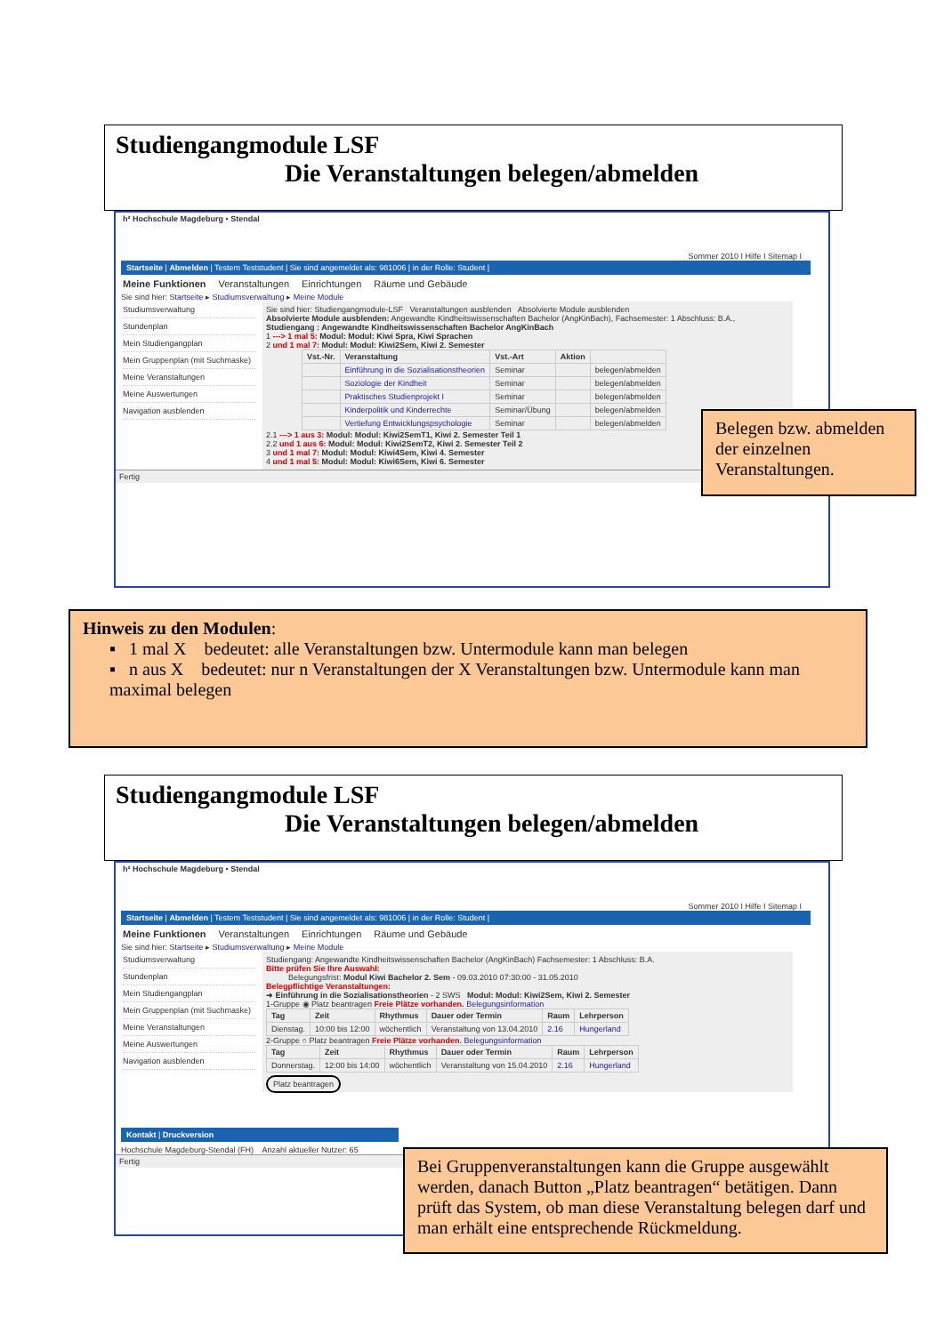Studiengangmodule LSF
Die Veranstaltungen belegen/abmelden
h² Hochschule Magdeburg • Stendal
Sommer 2010 I Hilfe I Sitemap I
Startseite | Abmelden | Testem Teststudent | Sie sind angemeldet als: 981006 | in der Rolle: Student |
Meine Funktionen Veranstaltungen Einrichtungen Räume und Gebäude
Sie sind hier: Startseite ▸ Studiumsverwaltung ▸ Meine Module
Studiumsverwaltung
Stundenplan
Mein Studiengangplan
Mein Gruppenplan (mit Suchmaske)
Meine Veranstaltungen
Meine Auswertungen
Navigation ausblenden
Sie sind hier: Studiengangmodule-LSF Veranstaltungen ausblenden Absolvierte Module ausblenden
Absolvierte Module ausblenden: Angewandte Kindheitswissenschaften Bachelor (AngKinBach), Fachsemester: 1 Abschluss: B.A.,
Studiengang : Angewandte Kindheitswissenschaften Bachelor AngKinBach
1 ---> 1 mal 5: Modul: Modul: Kiwi Spra, Kiwi Sprachen
2 und 1 mal 7: Modul: Modul: Kiwi2Sem, Kiwi 2. Semester
| Vst.-Nr. | Veranstaltung | Vst.-Art | Aktion | |
| --- | --- | --- | --- | --- |
| | Einführung in die Sozialisationstheorien | Seminar | | belegen/abmelden |
| | Soziologie der Kindheit | Seminar | | belegen/abmelden |
| | Praktisches Studienprojekt I | Seminar | | belegen/abmelden |
| | Kinderpolitik und Kinderrechte | Seminar/Übung | | belegen/abmelden |
| | Vertiefung Entwicklungspsychologie | Seminar | | belegen/abmelden |
2.1 ---> 1 aus 3: Modul: Modul: Kiwi2SemT1, Kiwi 2. Semester Teil 1
2.2 und 1 aus 6: Modul: Modul: Kiwi2SemT2, Kiwi 2. Semester Teil 2
3 und 1 mal 7: Modul: Modul: Kiwi4Sem, Kiwi 4. Semester
4 und 1 mal 5: Modul: Modul: Kiwi6Sem, Kiwi 6. Semester
Fertig
Belegen bzw. abmelden der einzelnen Veranstaltungen.
Hinweis zu den Modulen:
▪ 1 mal X bedeutet: alle Veranstaltungen bzw. Untermodule kann man belegen
▪ n aus X bedeutet: nur n Veranstaltungen der X Veranstaltungen bzw. Untermodule kann man maximal belegen
Studiengangmodule LSF
Die Veranstaltungen belegen/abmelden
h² Hochschule Magdeburg • Stendal
Sommer 2010 I Hilfe I Sitemap I
Startseite | Abmelden | Testem Teststudent | Sie sind angemeldet als: 981006 | in der Rolle: Student |
Meine Funktionen Veranstaltungen Einrichtungen Räume und Gebäude
Sie sind hier: Startseite ▸ Studiumsverwaltung ▸ Meine Module
Studiumsverwaltung
Stundenplan
Mein Studiengangplan
Mein Gruppenplan (mit Suchmaske)
Meine Veranstaltungen
Meine Auswertungen
Navigation ausblenden
Studiengang: Angewandte Kindheitswissenschaften Bachelor (AngKinBach) Fachsemester: 1 Abschluss: B.A.
Bitte prüfen Sie Ihre Auswahl:
Belegungsfrist: Modul Kiwi Bachelor 2. Sem - 09.03.2010 07:30:00 - 31.05.2010
Belegpflichtige Veranstaltungen:
➜ Einführung in die Sozialisationstheorien - 2 SWS Modul: Modul: Kiwi2Sem, Kiwi 2. Semester
1-Gruppe ◉ Platz beantragen Freie Plätze vorhanden. Belegungsinformation
| Tag | Zeit | Rhythmus | Dauer oder Termin | Raum | Lehrperson |
| --- | --- | --- | --- | --- | --- |
| Dienstag. | 10:00 bis 12:00 | wöchentlich | Veranstaltung von 13.04.2010 | 2.16 | Hungerland |
2-Gruppe ○ Platz beantragen Freie Plätze vorhanden. Belegungsinformation
| Tag | Zeit | Rhythmus | Dauer oder Termin | Raum | Lehrperson |
| --- | --- | --- | --- | --- | --- |
| Donnerstag. | 12:00 bis 14:00 | wöchentlich | Veranstaltung von 15.04.2010 | 2.16 | Hungerland |
Platz beantragen
Kontakt | Druckversion
Hochschule Magdeburg-Stendal (FH) Anzahl aktueller Nutzer: 65
Fertig
Bei Gruppenveranstaltungen kann die Gruppe ausgewählt werden, danach Button „Platz beantragen“ betätigen. Dann prüft das System, ob man diese Veranstaltung belegen darf und man erhält eine entsprechende Rückmeldung.